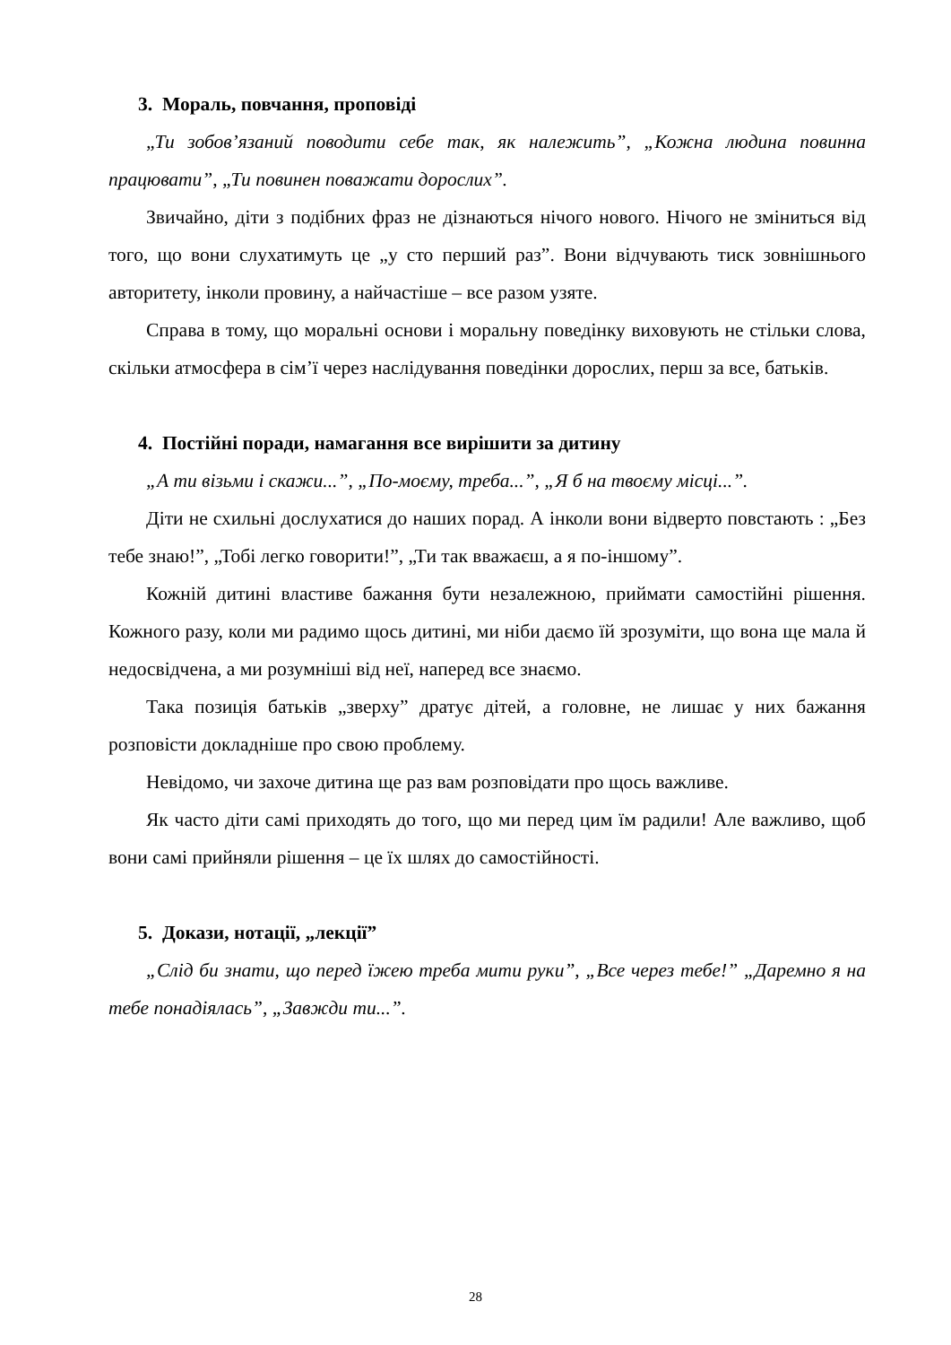3. Мораль, повчання, проповіді
„Ти зобов’язаний поводити себе так, як належить”, „Кожна людина повинна працювати”, „Ти повинен поважати дорослих”.
Звичайно, діти з подібних фраз не дізнаються нічого нового. Нічого не зміниться від того, що вони слухатимуть це „у сто перший раз”. Вони відчувають тиск зовнішнього авторитету, інколи провину, а найчастіше – все разом узяте.
Справа в тому, що моральні основи і моральну поведінку виховують не стільки слова, скільки атмосфера в сім’ї через наслідування поведінки дорослих, перш за все, батьків.
4. Постійні поради, намагання все вирішити за дитину
„А ти візьми і скажи...”, „По-моєму, треба...”, „Я б на твоєму місці...”.
Діти не схильні дослухатися до наших порад. А інколи вони відверто повстають : „Без тебе знаю!”, „Тобі легко говорити!”, „Ти так вважаєш, а я по-іншому”.
Кожній дитині властиве бажання бути незалежною, приймати самостійні рішення. Кожного разу, коли ми радимо щось дитині, ми ніби даємо їй зрозуміти, що вона ще мала й недосвідчена, а ми розумніші від неї, наперед все знаємо.
Така позиція батьків „зверху” дратує дітей, а головне, не лишає у них бажання розповісти докладніше про свою проблему.
Невідомо, чи захоче дитина ще раз вам розповідати про щось важливе.
Як часто діти самі приходять до того, що ми перед цим їм радили! Але важливо, щоб вони самі прийняли рішення – це їх шлях до самостійності.
5. Докази, нотації, „лекції”
„Слід би знати, що перед їжею треба мити руки”, „Все через тебе!” „Даремно я на тебе понадіялась”, „Завжди ти...”.
28